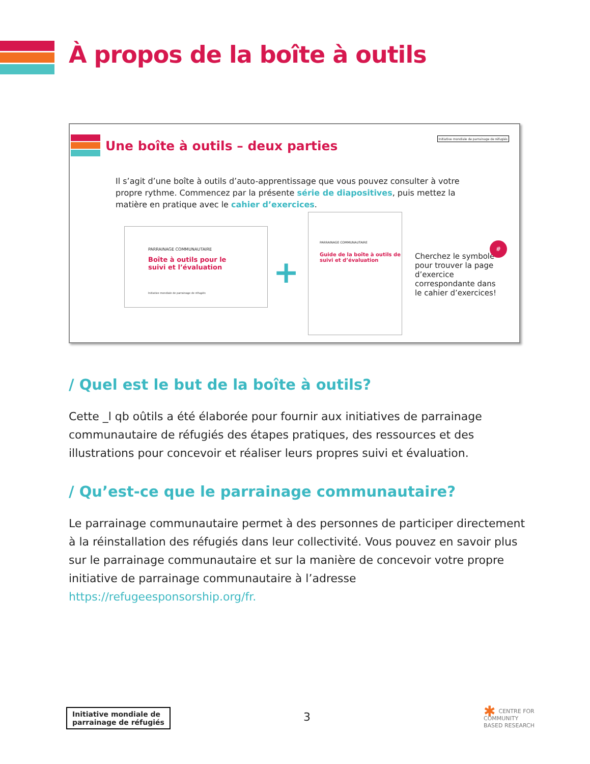À propos de la boîte à outils
Une boîte à outils – deux parties
Initiative mondiale de parrainage de réfugiés
Il s’agit d’une boîte à outils d’auto-apprentissage que vous pouvez consulter à votre propre rythme. Commencez par la présente série de diapositives, puis mettez la matière en pratique avec le cahier d’exercices.
PARRAINAGE COMMUNAUTAIRE
Boîte à outils pour le
suivi et l’évaluation
Initiative mondiale de parrainage de réfugiés
+
PARRAINAGE COMMUNAUTAIRE
Guide de la boîte à outils de suivi et d’évaluation
Cherchez le symbole pour trouver la page d’exercice correspondante dans le cahier d’exercices!
#
/ Quel est le but de la boîte à outils?
Cette _l qb oûtils a été élaborée pour fournir aux initiatives de parrainage communautaire de réfugiés des étapes pratiques, des ressources et des illustrations pour concevoir et réaliser leurs propres suivi et évaluation.
/ Qu’est-ce que le parrainage communautaire?
Le parrainage communautaire permet à des personnes de participer directement à la réinstallation des réfugiés dans leur collectivité. Vous pouvez en savoir plus sur le parrainage communautaire et sur la manière de concevoir votre propre initiative de parrainage communautaire à l’adresse https://refugeesponsorship.org/fr.
Initiative mondiale de
parrainage de réfugiés
3
✱ CENTRE FOR
COMMUNITY
BASED RESEARCH